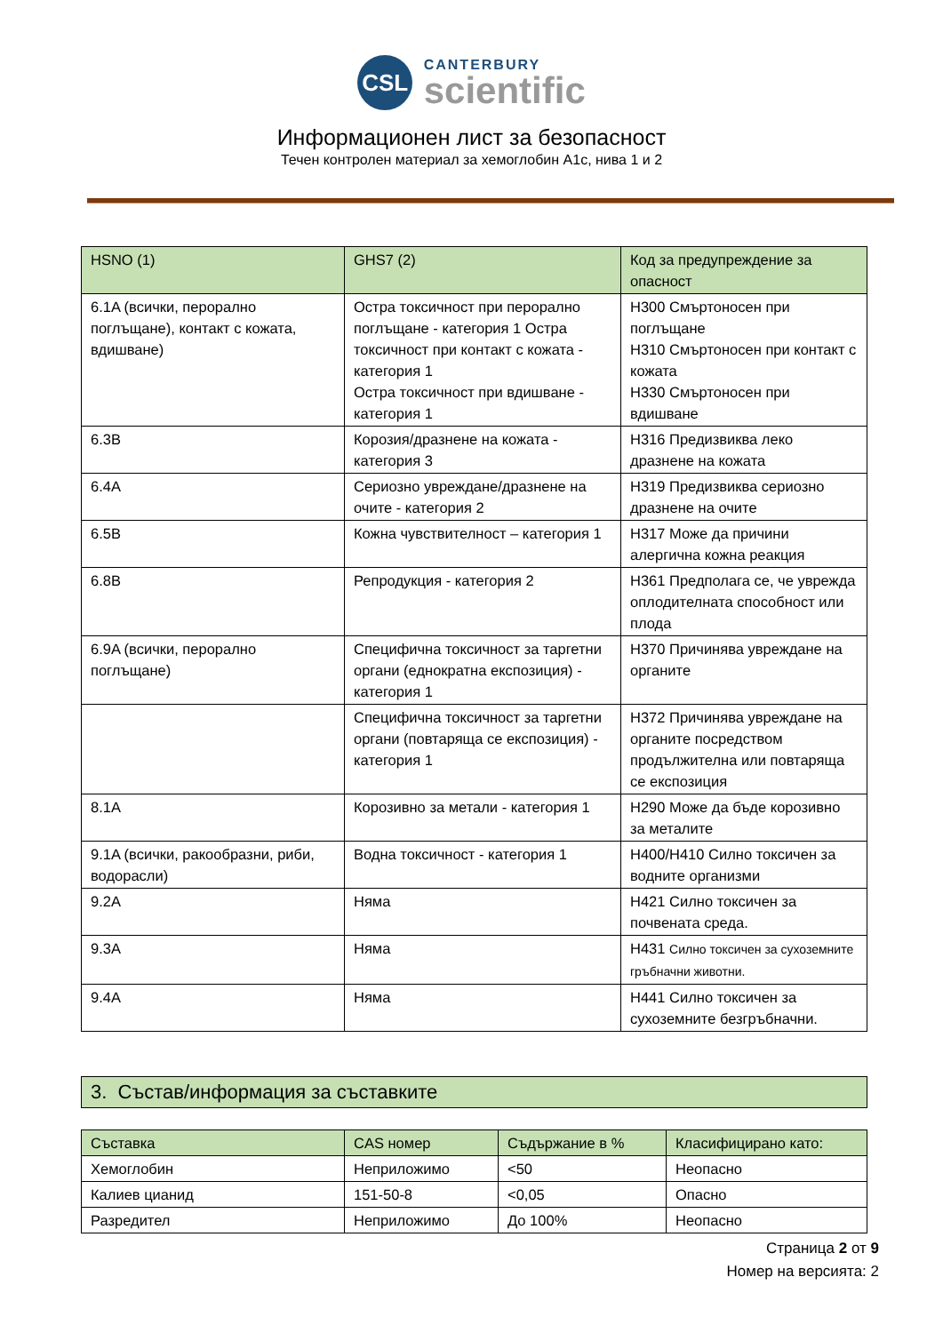CSL CANTERBURY
scientific
Информационен лист за безопасност
Течен контролен материал за хемоглобин A1c, нива 1 и 2
| HSNO (1) | GHS7 (2) | Код за предупреждение за опасност |
| --- | --- | --- |
| 6.1A (всички, перорално поглъщане), контакт с кожата, вдишване) | Остра токсичност при перорално поглъщане - категория 1 Остра токсичност при контакт с кожата - категория 1 Остра токсичност при вдишване - категория 1 | H300 Смъртоносен при поглъщане H310 Смъртоносен при контакт с кожата H330 Смъртоносен при вдишване |
| 6.3B | Корозия/дразнене на кожата - категория 3 | H316 Предизвиква леко дразнене на кожата |
| 6.4A | Сериозно увреждане/дразнене на очите - категория 2 | H319 Предизвиква сериозно дразнене на очите |
| 6.5B | Кожна чувствителност – категория 1 | H317 Може да причини алергична кожна реакция |
| 6.8B | Репродукция - категория 2 | H361 Предполага се, че уврежда оплодителната способност или плода |
| 6.9A (всички, перорално поглъщане) | Специфична токсичност за таргетни органи (еднократна експозиция) - категория 1 | H370 Причинява увреждане на органите |
| | Специфична токсичност за таргетни органи (повтаряща се експозиция) - категория 1 | H372 Причинява увреждане на органите посредством продължителна или повтаряща се експозиция |
| 8.1A | Корозивно за метали - категория 1 | H290 Може да бъде корозивно за металите |
| 9.1A (всички, ракообразни, риби, водорасли) | Водна токсичност - категория 1 | H400/H410 Силно токсичен за водните организми |
| 9.2A | Няма | H421 Силно токсичен за почвената среда. |
| 9.3A | Няма | H431 Силно токсичен за сухоземните гръбначни животни. |
| 9.4A | Няма | H441 Силно токсичен за сухоземните безгръбначни. |
3. Състав/информация за съставките
| Съставка | CAS номер | Съдържание в % | Класифицирано като: |
| --- | --- | --- | --- |
| Хемоглобин | Неприложимо | <50 | Неопасно |
| Калиев цианид | 151-50-8 | <0,05 | Опасно |
| Разредител | Неприложимо | До 100% | Неопасно |
Страница 2 от 9
Номер на версията: 2